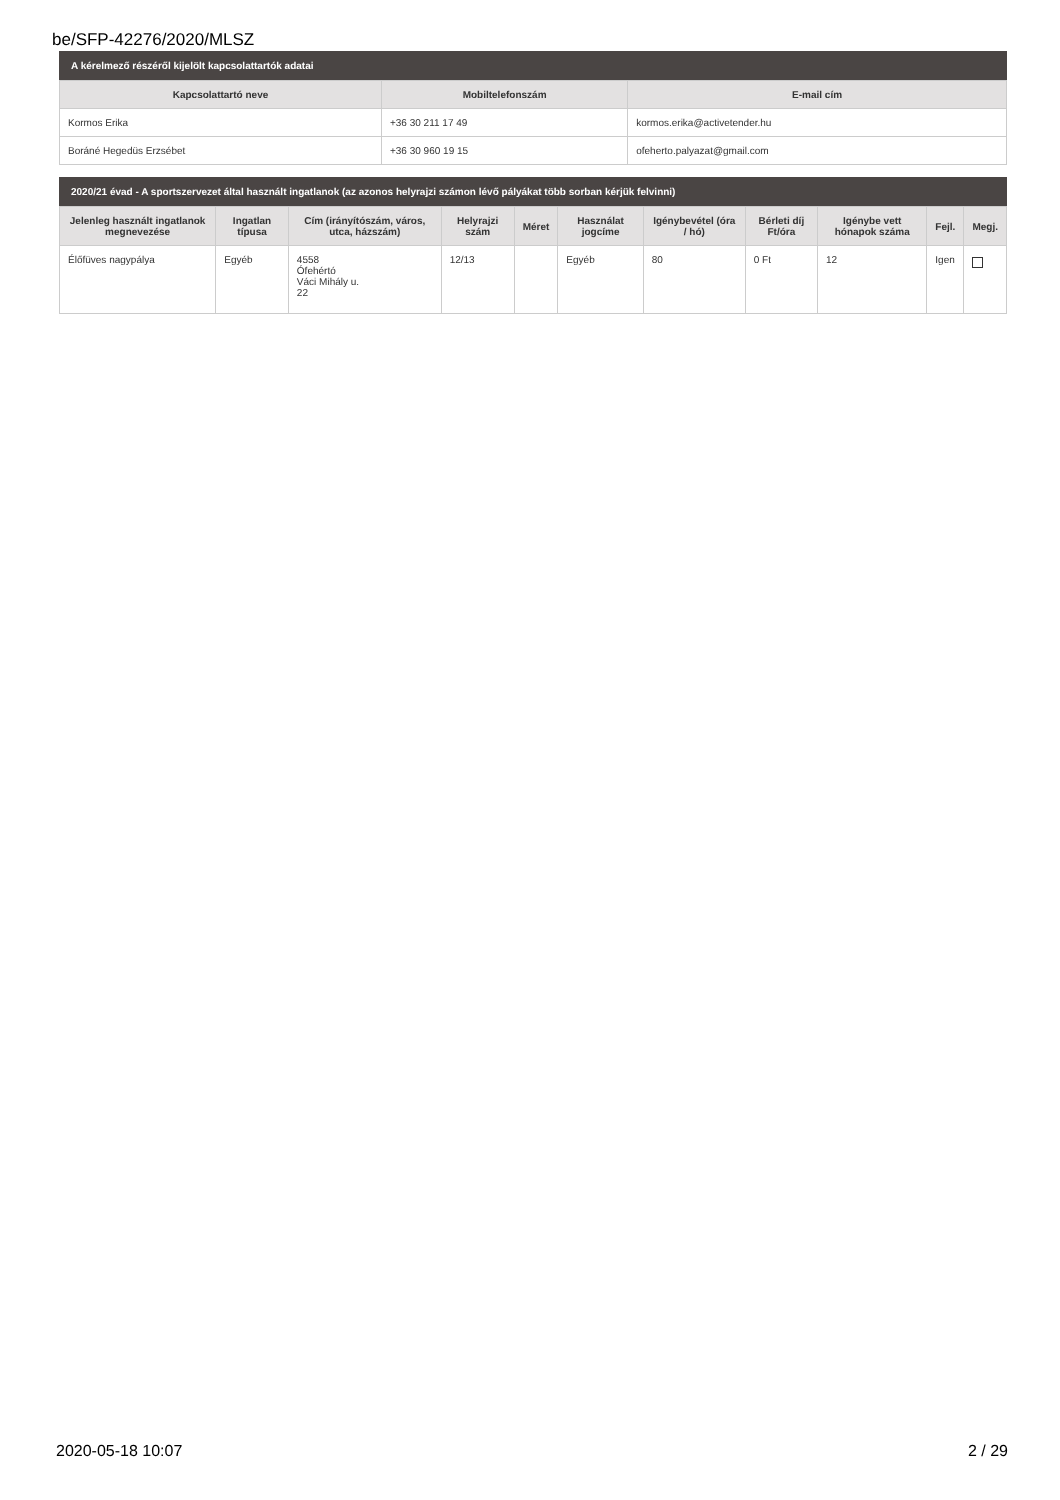be/SFP-42276/2020/MLSZ
A kérelmező részéről kijelölt kapcsolattartók adatai
| Kapcsolattartó neve | Mobiltelefonszám | E-mail cím |
| --- | --- | --- |
| Kormos Erika | +36 30 211 17 49 | kormos.erika@activetender.hu |
| Boráné Hegedüs Erzsébet | +36 30 960 19 15 | ofeherto.palyazat@gmail.com |
2020/21 évad - A sportszervezet által használt ingatlanok (az azonos helyrajzi számon lévő pályákat több sorban kérjük felvinni)
| Jelenleg használt ingatlanok megnevezése | Ingatlan típusa | Cím (irányítószám, város, utca, házszám) | Helyrajzi szám | Méret | Használat jogcíme | Igénybevétel (óra / hó) | Bérleti díj Ft/óra | Igénybe vett hónapok száma | Fejl. | Megj. |
| --- | --- | --- | --- | --- | --- | --- | --- | --- | --- | --- |
| Élőfüves nagypálya | Egyéb | 4558 Ófehértó Váci Mihály u. 22 | 12/13 | | Egyéb | 80 | 0 Ft | 12 | Igen | |
2020-05-18 10:07 2 / 29